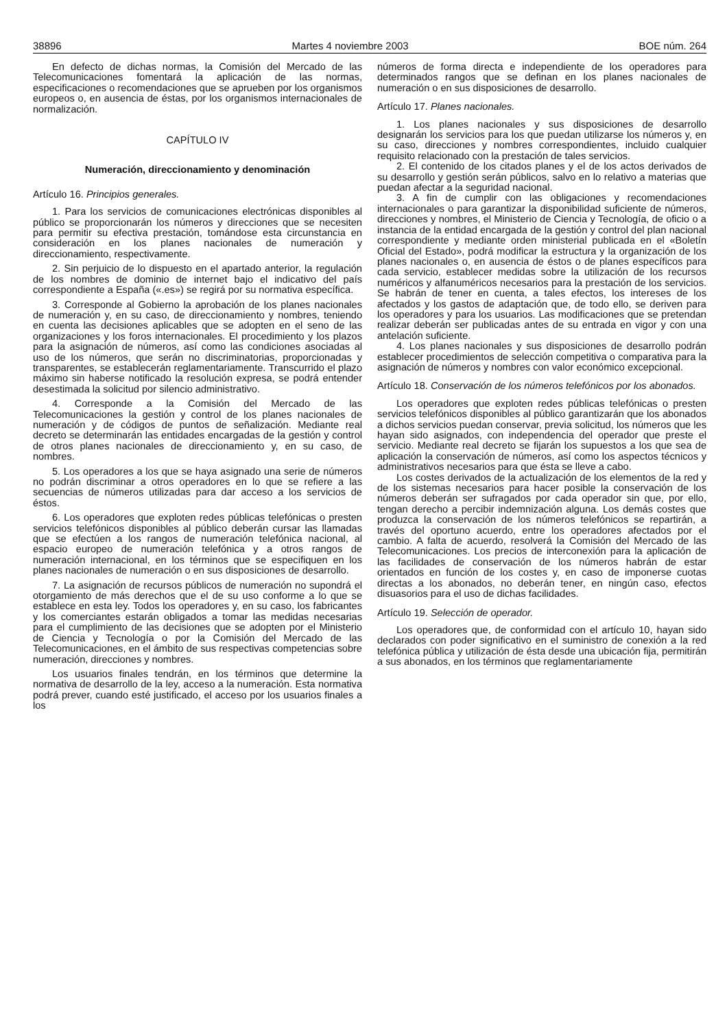38896 Martes 4 noviembre 2003 BOE núm. 264
En defecto de dichas normas, la Comisión del Mercado de las Telecomunicaciones fomentará la aplicación de las normas, especificaciones o recomendaciones que se aprueben por los organismos europeos o, en ausencia de éstas, por los organismos internacionales de normalización.
CAPÍTULO IV
Numeración, direccionamiento y denominación
Artículo 16. Principios generales.
1. Para los servicios de comunicaciones electrónicas disponibles al público se proporcionarán los números y direcciones que se necesiten para permitir su efectiva prestación, tomándose esta circunstancia en consideración en los planes nacionales de numeración y direccionamiento, respectivamente.
2. Sin perjuicio de lo dispuesto en el apartado anterior, la regulación de los nombres de dominio de internet bajo el indicativo del país correspondiente a España («.es») se regirá por su normativa específica.
3. Corresponde al Gobierno la aprobación de los planes nacionales de numeración y, en su caso, de direccionamiento y nombres, teniendo en cuenta las decisiones aplicables que se adopten en el seno de las organizaciones y los foros internacionales. El procedimiento y los plazos para la asignación de números, así como las condiciones asociadas al uso de los números, que serán no discriminatorias, proporcionadas y transparentes, se establecerán reglamentariamente. Transcurrido el plazo máximo sin haberse notificado la resolución expresa, se podrá entender desestimada la solicitud por silencio administrativo.
4. Corresponde a la Comisión del Mercado de las Telecomunicaciones la gestión y control de los planes nacionales de numeración y de códigos de puntos de señalización. Mediante real decreto se determinarán las entidades encargadas de la gestión y control de otros planes nacionales de direccionamiento y, en su caso, de nombres.
5. Los operadores a los que se haya asignado una serie de números no podrán discriminar a otros operadores en lo que se refiere a las secuencias de números utilizadas para dar acceso a los servicios de éstos.
6. Los operadores que exploten redes públicas telefónicas o presten servicios telefónicos disponibles al público deberán cursar las llamadas que se efectúen a los rangos de numeración telefónica nacional, al espacio europeo de numeración telefónica y a otros rangos de numeración internacional, en los términos que se especifiquen en los planes nacionales de numeración o en sus disposiciones de desarrollo.
7. La asignación de recursos públicos de numeración no supondrá el otorgamiento de más derechos que el de su uso conforme a lo que se establece en esta ley. Todos los operadores y, en su caso, los fabricantes y los comerciantes estarán obligados a tomar las medidas necesarias para el cumplimiento de las decisiones que se adopten por el Ministerio de Ciencia y Tecnología o por la Comisión del Mercado de las Telecomunicaciones, en el ámbito de sus respectivas competencias sobre numeración, direcciones y nombres.
Los usuarios finales tendrán, en los términos que determine la normativa de desarrollo de la ley, acceso a la numeración. Esta normativa podrá prever, cuando esté justificado, el acceso por los usuarios finales a los
números de forma directa e independiente de los operadores para determinados rangos que se definan en los planes nacionales de numeración o en sus disposiciones de desarrollo.
Artículo 17. Planes nacionales.
1. Los planes nacionales y sus disposiciones de desarrollo designarán los servicios para los que puedan utilizarse los números y, en su caso, direcciones y nombres correspondientes, incluido cualquier requisito relacionado con la prestación de tales servicios.
2. El contenido de los citados planes y el de los actos derivados de su desarrollo y gestión serán públicos, salvo en lo relativo a materias que puedan afectar a la seguridad nacional.
3. A fin de cumplir con las obligaciones y recomendaciones internacionales o para garantizar la disponibilidad suficiente de números, direcciones y nombres, el Ministerio de Ciencia y Tecnología, de oficio o a instancia de la entidad encargada de la gestión y control del plan nacional correspondiente y mediante orden ministerial publicada en el «Boletín Oficial del Estado», podrá modificar la estructura y la organización de los planes nacionales o, en ausencia de éstos o de planes específicos para cada servicio, establecer medidas sobre la utilización de los recursos numéricos y alfanuméricos necesarios para la prestación de los servicios. Se habrán de tener en cuenta, a tales efectos, los intereses de los afectados y los gastos de adaptación que, de todo ello, se deriven para los operadores y para los usuarios. Las modificaciones que se pretendan realizar deberán ser publicadas antes de su entrada en vigor y con una antelación suficiente.
4. Los planes nacionales y sus disposiciones de desarrollo podrán establecer procedimientos de selección competitiva o comparativa para la asignación de números y nombres con valor económico excepcional.
Artículo 18. Conservación de los números telefónicos por los abonados.
Los operadores que exploten redes públicas telefónicas o presten servicios telefónicos disponibles al público garantizarán que los abonados a dichos servicios puedan conservar, previa solicitud, los números que les hayan sido asignados, con independencia del operador que preste el servicio. Mediante real decreto se fijarán los supuestos a los que sea de aplicación la conservación de números, así como los aspectos técnicos y administrativos necesarios para que ésta se lleve a cabo.
Los costes derivados de la actualización de los elementos de la red y de los sistemas necesarios para hacer posible la conservación de los números deberán ser sufragados por cada operador sin que, por ello, tengan derecho a percibir indemnización alguna. Los demás costes que produzca la conservación de los números telefónicos se repartirán, a través del oportuno acuerdo, entre los operadores afectados por el cambio. A falta de acuerdo, resolverá la Comisión del Mercado de las Telecomunicaciones. Los precios de interconexión para la aplicación de las facilidades de conservación de los números habrán de estar orientados en función de los costes y, en caso de imponerse cuotas directas a los abonados, no deberán tener, en ningún caso, efectos disuasorios para el uso de dichas facilidades.
Artículo 19. Selección de operador.
Los operadores que, de conformidad con el artículo 10, hayan sido declarados con poder significativo en el suministro de conexión a la red telefónica pública y utilización de ésta desde una ubicación fija, permitirán a sus abonados, en los términos que reglamentariamente